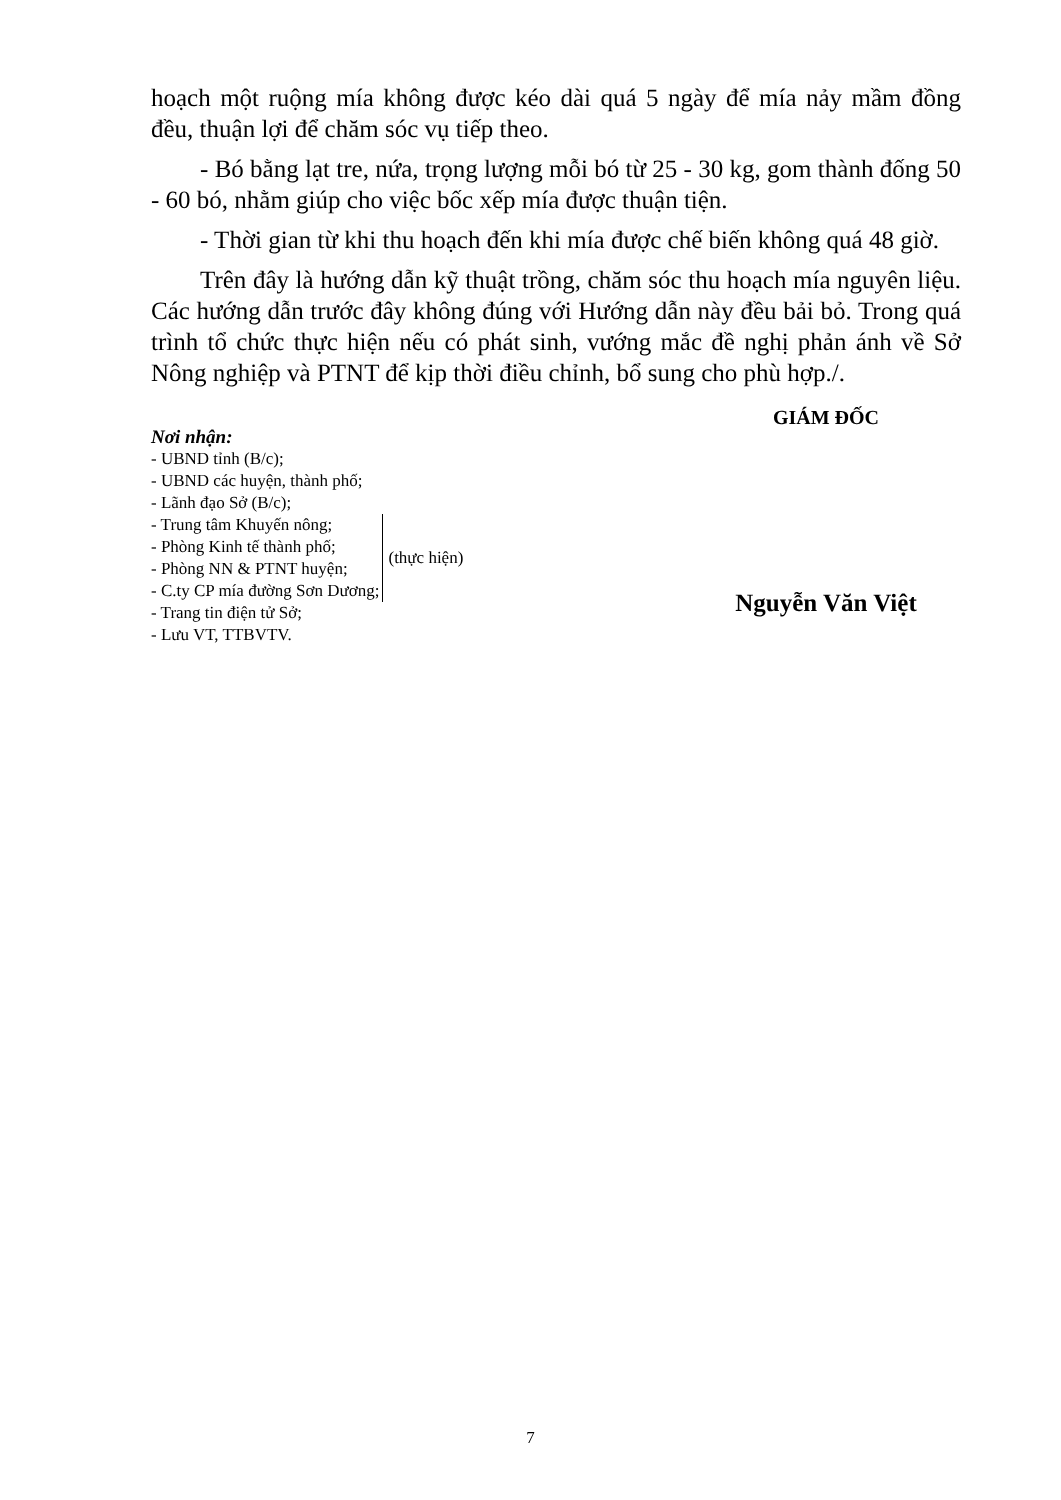hoạch một ruộng mía không được kéo dài quá 5 ngày để mía nảy mầm đồng đều, thuận lợi để chăm sóc vụ tiếp theo.
- Bó bằng lạt tre, nứa, trọng lượng mỗi bó từ 25 - 30 kg, gom thành đống 50 - 60 bó, nhằm giúp cho việc bốc xếp mía được thuận tiện.
- Thời gian từ khi thu hoạch đến khi mía được chế biến không quá 48 giờ.
Trên đây là hướng dẫn kỹ thuật trồng, chăm sóc thu hoạch mía nguyên liệu. Các hướng dẫn trước đây không đúng với Hướng dẫn này đều bải bỏ. Trong quá trình tổ chức thực hiện nếu có phát sinh, vướng mắc đề nghị phản ánh về Sở Nông nghiệp và PTNT để kịp thời điều chỉnh, bổ sung cho phù hợp./.
Nơi nhận:
- UBND tỉnh (B/c);
- UBND các huyện, thành phố;
- Lãnh đạo Sở (B/c);
- Trung tâm Khuyến nông;
- Phòng Kinh tế thành phố;
- Phòng NN & PTNT huyện;
- C.ty CP mía đường Sơn Dương;
(thực hiện)
- Trang tin điện tử Sở;
- Lưu VT, TTBVTV.
GIÁM ĐỐC
Nguyễn Văn Việt
7